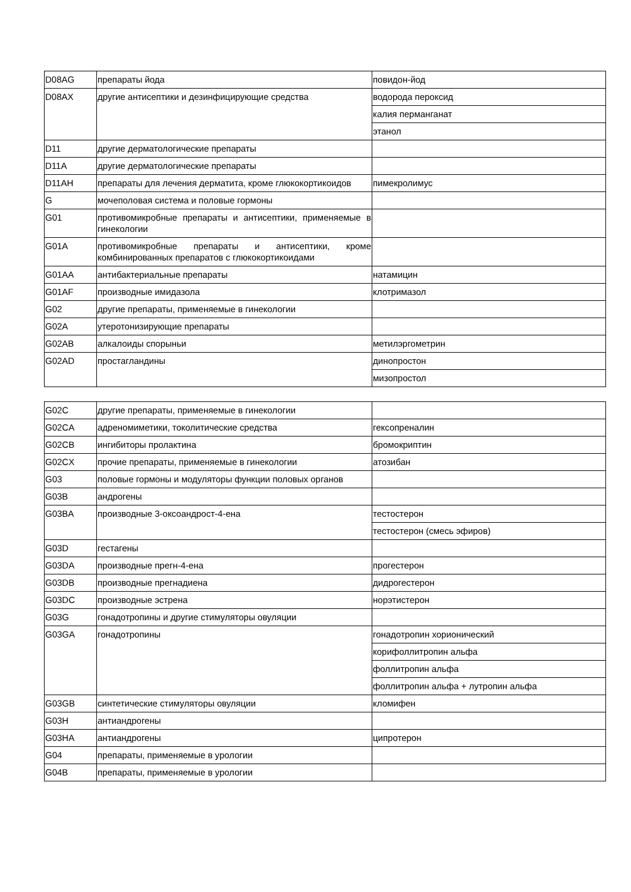| D08AG | препараты йода | повидон-йод |
| D08AX | другие антисептики и дезинфицирующие средства | водорода пероксид |
| | | калия перманганат |
| | | этанол |
| D11 | другие дерматологические препараты | |
| D11A | другие дерматологические препараты | |
| D11AH | препараты для лечения дерматита, кроме глюкокортикоидов | пимекролимус |
| G | мочеполовая система и половые гормоны | |
| G01 | противомикробные препараты и антисептики, применяемые в гинекологии | |
| G01A | противомикробные препараты и антисептики, кроме комбинированных препаратов с глюкокортикоидами | |
| G01AA | антибактериальные препараты | натамицин |
| G01AF | производные имидазола | клотримазол |
| G02 | другие препараты, применяемые в гинекологии | |
| G02A | утеротонизирующие препараты | |
| G02AB | алкалоиды спорыньи | метилэргометрин |
| G02AD | простагландины | динопростон |
| | | мизопростол |
| G02C | другие препараты, применяемые в гинекологии | |
| G02CA | адреномиметики, токолитические средства | гексопреналин |
| G02CB | ингибиторы пролактина | бромокриптин |
| G02CX | прочие препараты, применяемые в гинекологии | атозибан |
| G03 | половые гормоны и модуляторы функции половых органов | |
| G03B | андрогены | |
| G03BA | производные 3-оксоандрост-4-ена | тестостерон |
| | | тестостерон (смесь эфиров) |
| G03D | гестагены | |
| G03DA | производные прегн-4-ена | прогестерон |
| G03DB | производные прегнадиена | дидрогестерон |
| G03DC | производные эстрена | норэтистерон |
| G03G | гонадотропины и другие стимуляторы овуляции | |
| G03GA | гонадотропины | гонадотропин хорионический |
| | | корифоллитропин альфа |
| | | фоллитропин альфа |
| | | фоллитропин альфа + лутропин альфа |
| G03GB | синтетические стимуляторы овуляции | кломифен |
| G03H | антиандрогены | |
| G03HA | антиандрогены | ципротерон |
| G04 | препараты, применяемые в урологии | |
| G04B | препараты, применяемые в урологии | |